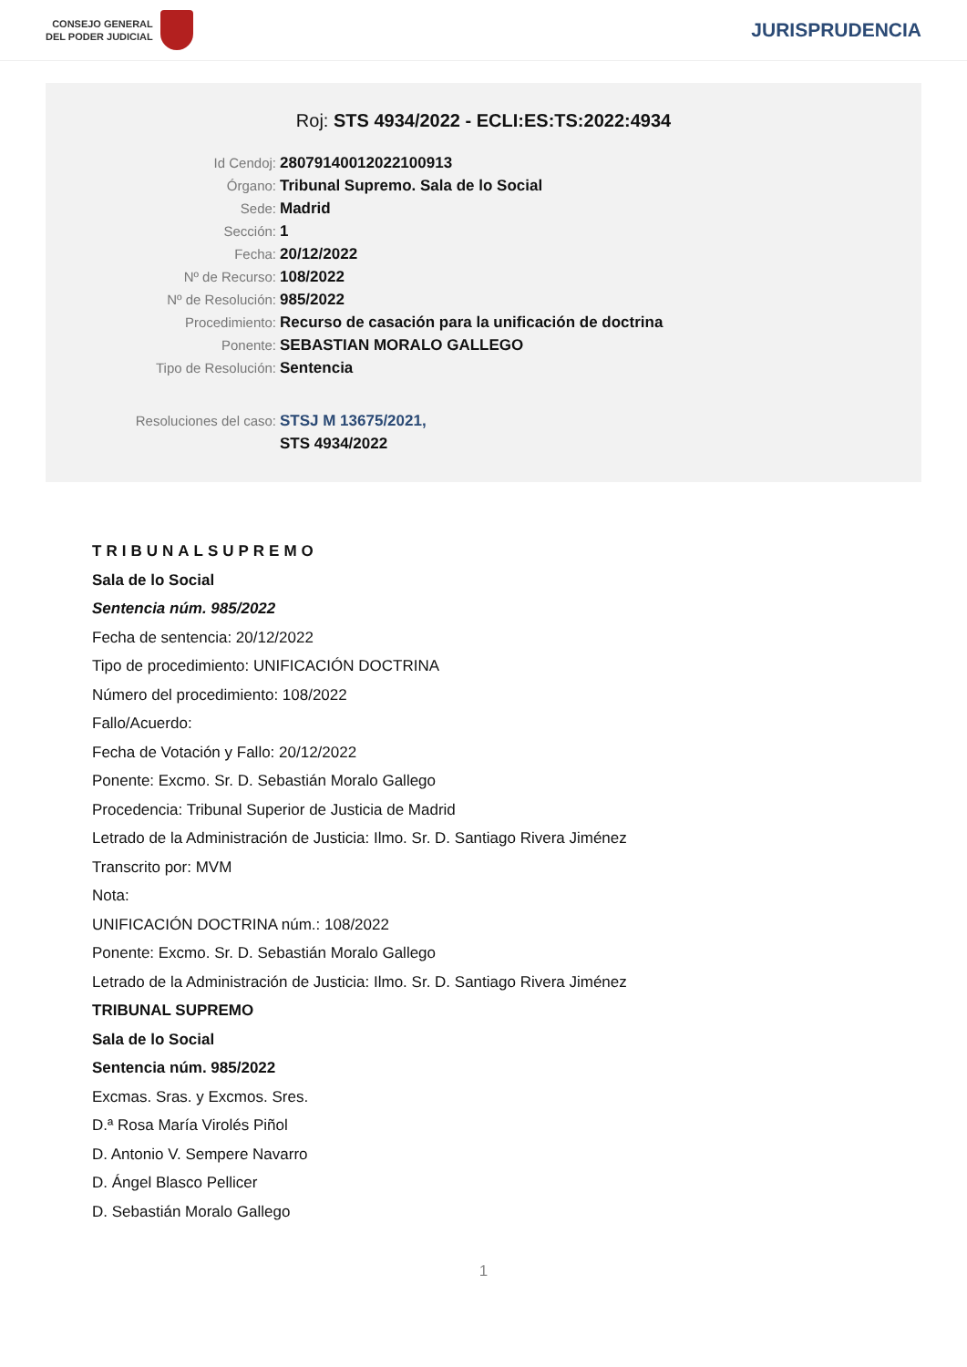CONSEJO GENERAL
DEL PODER JUDICIAL
JURISPRUDENCIA
Roj: STS 4934/2022 - ECLI:ES:TS:2022:4934
Id Cendoj: 28079140012022100913
Órgano: Tribunal Supremo. Sala de lo Social
Sede: Madrid
Sección: 1
Fecha: 20/12/2022
Nº de Recurso: 108/2022
Nº de Resolución: 985/2022
Procedimiento: Recurso de casación para la unificación de doctrina
Ponente: SEBASTIAN MORALO GALLEGO
Tipo de Resolución: Sentencia
Resoluciones del caso: STSJ M 13675/2021,
STS 4934/2022
TRIBUNALSUPREMO
Sala de lo Social
Sentencia núm. 985/2022
Fecha de sentencia: 20/12/2022
Tipo de procedimiento: UNIFICACIÓN DOCTRINA
Número del procedimiento: 108/2022
Fallo/Acuerdo:
Fecha de Votación y Fallo: 20/12/2022
Ponente: Excmo. Sr. D. Sebastián Moralo Gallego
Procedencia: Tribunal Superior de Justicia de Madrid
Letrado de la Administración de Justicia: Ilmo. Sr. D. Santiago Rivera Jiménez
Transcrito por: MVM
Nota:
UNIFICACIÓN DOCTRINA núm.: 108/2022
Ponente: Excmo. Sr. D. Sebastián Moralo Gallego
Letrado de la Administración de Justicia: Ilmo. Sr. D. Santiago Rivera Jiménez
TRIBUNAL SUPREMO
Sala de lo Social
Sentencia núm. 985/2022
Excmas. Sras. y Excmos. Sres.
D.ª Rosa María Virolés Piñol
D. Antonio V. Sempere Navarro
D. Ángel Blasco Pellicer
D. Sebastián Moralo Gallego
1